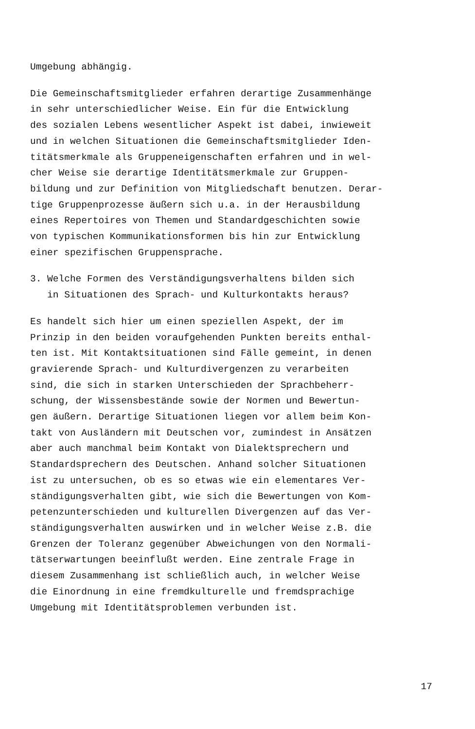Umgebung abhängig.
Die Gemeinschaftsmitglieder erfahren derartige Zusammenhänge in sehr unterschiedlicher Weise. Ein für die Entwicklung des sozialen Lebens wesentlicher Aspekt ist dabei, inwieweit und in welchen Situationen die Gemeinschaftsmitglieder Iden- titätsmerkmale als Gruppeneigenschaften erfahren und in wel- cher Weise sie derartige Identitätsmerkmale zur Gruppen- bildung und zur Definition von Mitgliedschaft benutzen. Derar- tige Gruppenprozesse äußern sich u.a. in der Herausbildung eines Repertoires von Themen und Standardgeschichten sowie von typischen Kommunikationsformen bis hin zur Entwicklung einer spezifischen Gruppensprache.
3. Welche Formen des Verständigungsverhaltens bilden sich in Situationen des Sprach- und Kulturkontakts heraus?
Es handelt sich hier um einen speziellen Aspekt, der im Prinzip in den beiden voraufgehenden Punkten bereits enthal- ten ist. Mit Kontaktsituationen sind Fälle gemeint, in denen gravierende Sprach- und Kulturdivergenzen zu verarbeiten sind, die sich in starken Unterschieden der Sprachbeherr- schung, der Wissensbestände sowie der Normen und Bewertun- gen äußern. Derartige Situationen liegen vor allem beim Kon- takt von Ausländern mit Deutschen vor, zumindest in Ansätzen aber auch manchmal beim Kontakt von Dialektsprechern und Standardsprechern des Deutschen. Anhand solcher Situationen ist zu untersuchen, ob es so etwas wie ein elementares Ver- ständigungsverhalten gibt, wie sich die Bewertungen von Kom- petenzunterschieden und kulturellen Divergenzen auf das Ver- ständigungsverhalten auswirken und in welcher Weise z.B. die Grenzen der Toleranz gegenüber Abweichungen von den Normali- tätserwartungen beeinflußt werden. Eine zentrale Frage in diesem Zusammenhang ist schließlich auch, in welcher Weise die Einordnung in eine fremdkulturelle und fremdsprachige Umgebung mit Identitätsproblemen verbunden ist.
17